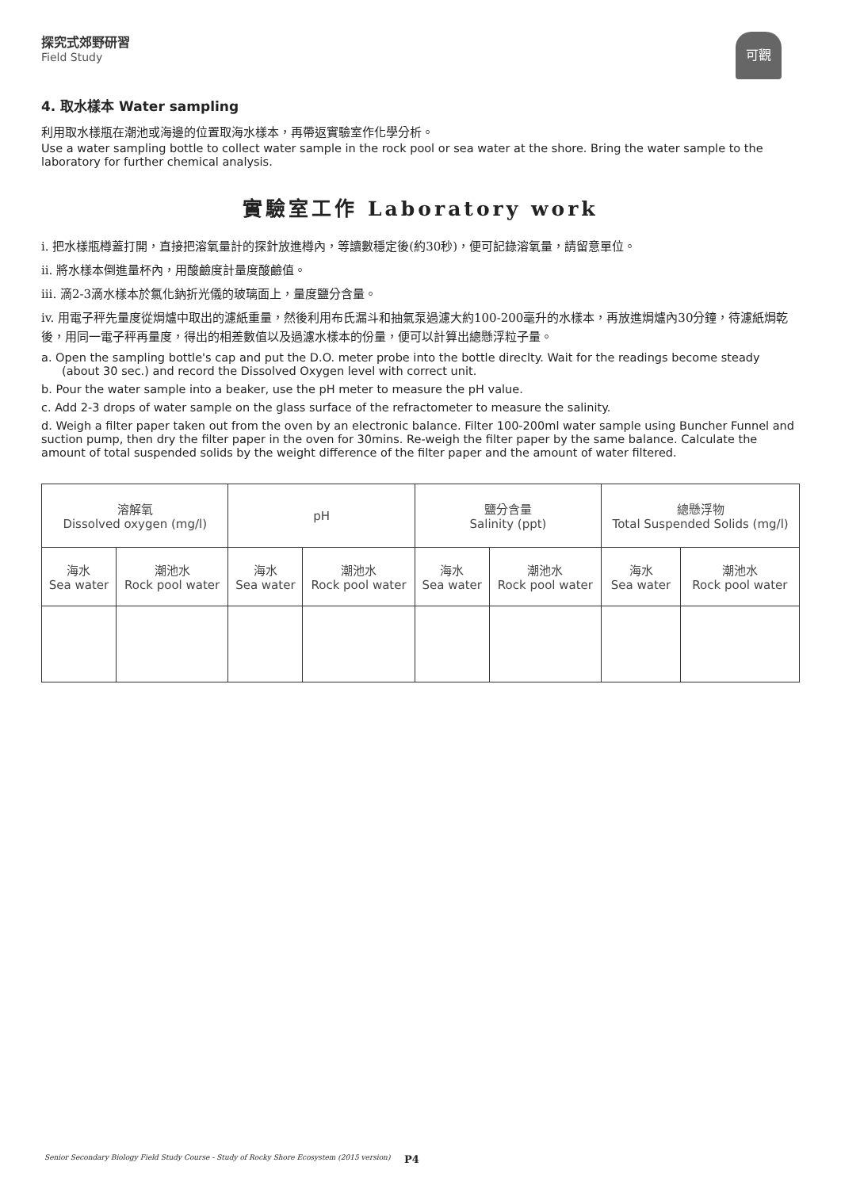探究式郊野研習
Field Study
可觀
4. 取水樣本 Water sampling
利用取水樣瓶在潮池或海邊的位置取海水樣本，再帶返實驗室作化學分析。
Use a water sampling bottle to collect water sample in the rock pool or sea water at the shore. Bring the water sample to the laboratory for further chemical analysis.
實驗室工作 Laboratory work
i. 把水樣瓶樽蓋打開，直接把溶氧量計的探針放進樽內，等讀數穩定後(約30秒)，便可記錄溶氧量，請留意單位。
ii. 將水樣本倒進量杯內，用酸鹼度計量度酸鹼值。
iii. 滴2-3滴水樣本於氯化鈉折光儀的玻璃面上，量度鹽分含量。
iv. 用電子秤先量度從焗爐中取出的濾紙重量，然後利用布氏漏斗和抽氣泵過濾大約100-200毫升的水樣本，再放進焗爐內30分鐘，待濾紙焗乾後，用同一電子秤再量度，得出的相差數值以及過濾水樣本的份量，便可以計算出總懸浮粒子量。
a. Open the sampling bottle's cap and put the D.O. meter probe into the bottle direclty. Wait for the readings become steady (about 30 sec.) and record the Dissolved Oxygen level with correct unit.
b. Pour the water sample into a beaker, use the pH meter to measure the pH value.
c. Add 2-3 drops of water sample on the glass surface of the refractometer to measure the salinity.
d. Weigh a filter paper taken out from the oven by an electronic balance. Filter 100-200ml water sample using Buncher Funnel and suction pump, then dry the filter paper in the oven for 30mins. Re-weigh the filter paper by the same balance. Calculate the amount of total suspended solids by the weight difference of the filter paper and the amount of water filtered.
| 溶解氧 Dissolved oxygen (mg/l) | | pH | | 鹽分含量 Salinity (ppt) | | 總懸浮物 Total Suspended Solids (mg/l) | |
| 海水 Sea water | 潮池水 Rock pool water | 海水 Sea water | 潮池水 Rock pool water | 海水 Sea water | 潮池水 Rock pool water | 海水 Sea water | 潮池水 Rock pool water |
Senior Secondary Biology Field Study Course - Study of Rocky Shore Ecosystem (2015 version)
P4